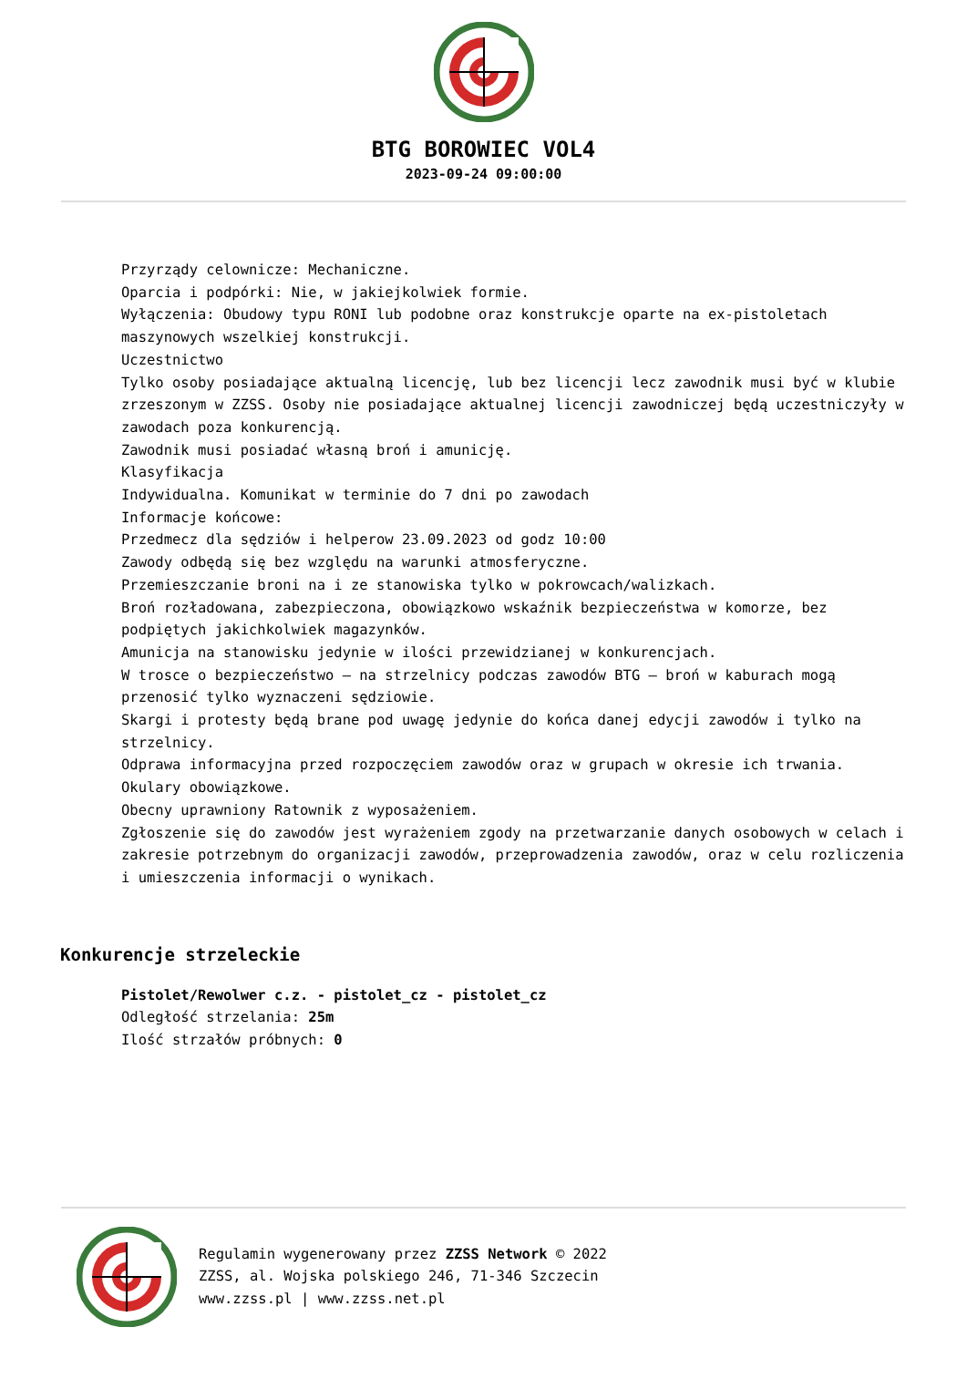BTG BOROWIEC VOL4
2023-09-24 09:00:00
Przyrządy celownicze: Mechaniczne.
Oparcia i podpórki: Nie, w jakiejkolwiek formie.
Wyłączenia: Obudowy typu RONI lub podobne oraz konstrukcje oparte na ex-pistoletach maszynowych wszelkiej konstrukcji.
Uczestnictwo
Tylko osoby posiadające aktualną licencję, lub bez licencji lecz zawodnik musi być w klubie zrzeszonym w ZZSS. Osoby nie posiadające aktualnej licencji zawodniczej będą uczestniczyły w zawodach poza konkurencją.
Zawodnik musi posiadać własną broń i amunicję.
Klasyfikacja
Indywidualna. Komunikat w terminie do 7 dni po zawodach
Informacje końcowe:
Przedmecz dla sędziów i helperow 23.09.2023 od godz 10:00
Zawody odbędą się bez względu na warunki atmosferyczne.
Przemieszczanie broni na i ze stanowiska tylko w pokrowcach/walizkach.
Broń rozładowana, zabezpieczona, obowiązkowo wskaźnik bezpieczeństwa w komorze, bez podpiętych jakichkolwiek magazynków.
Amunicja na stanowisku jedynie w ilości przewidzianej w konkurencjach.
W trosce o bezpieczeństwo – na strzelnicy podczas zawodów BTG – broń w kaburach mogą przenosić tylko wyznaczeni sędziowie.
Skargi i protesty będą brane pod uwagę jedynie do końca danej edycji zawodów i tylko na strzelnicy.
Odprawa informacyjna przed rozpoczęciem zawodów oraz w grupach w okresie ich trwania.
Okulary obowiązkowe.
Obecny uprawniony Ratownik z wyposażeniem.
Zgłoszenie się do zawodów jest wyrażeniem zgody na przetwarzanie danych osobowych w celach i zakresie potrzebnym do organizacji zawodów, przeprowadzenia zawodów, oraz w celu rozliczenia i umieszczenia informacji o wynikach.
Konkurencje strzeleckie
Pistolet/Rewolwer c.z. - pistolet_cz - pistolet_cz
Odległość strzelania: 25m
Ilość strzałów próbnych: 0
Regulamin wygenerowany przez ZZSS Network © 2022
ZZSS, al. Wojska polskiego 246, 71-346 Szczecin
www.zzss.pl | www.zzss.net.pl